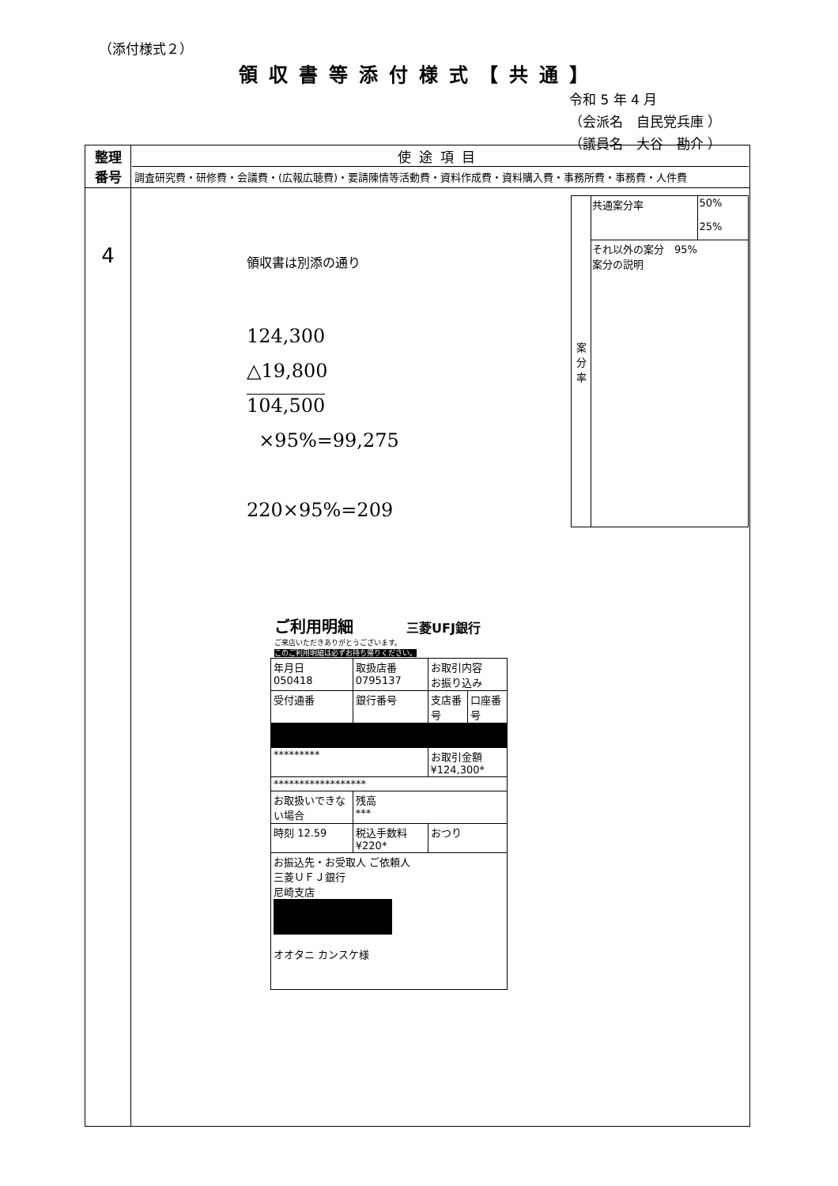（添付様式２）
領収書等添付様式【共通】
令和 5 年 4 月
（会派名　自民党兵庫 ）
（議員名　大谷　勘介 ）
| 整理 番号 | 使途項目 調査研究費・研修費・会議費・(広報広聴費)・要請陳情等活動費・資料作成費・資料購入費・事務所費・事務費・人件費 |
| 4 | 領収書は別添の通り 124,300 △19,800 104,500 ×95%=99,275 220×95%=209 / 案 分 率 / 共通案分率 / 50% 25% / / / それ以外の案分 95% 案分の説明 / / ご利用明細 三菱UFJ銀行 ご来店いただきありがとうございます。 このご利用明細は必ずお持ち帰りください。 / 年月日 050418 / 取扱店番 0795137 / お取引内容 お振り込み / / / 受付通番 / 銀行番号 / 支店番号 / 口座番号 / / ********* / / お取引金額 ¥124,300* / / / ****************** / / / / / お取扱いできない場合 / 残高 *** / / / / 時刻 12.59 / 税込手数料 ¥220* / おつり / / / お振込先・お受取人 ご依頼人 三菱ＵＦＪ銀行 尼崎支店 オオタニ カンスケ様 / / / / |